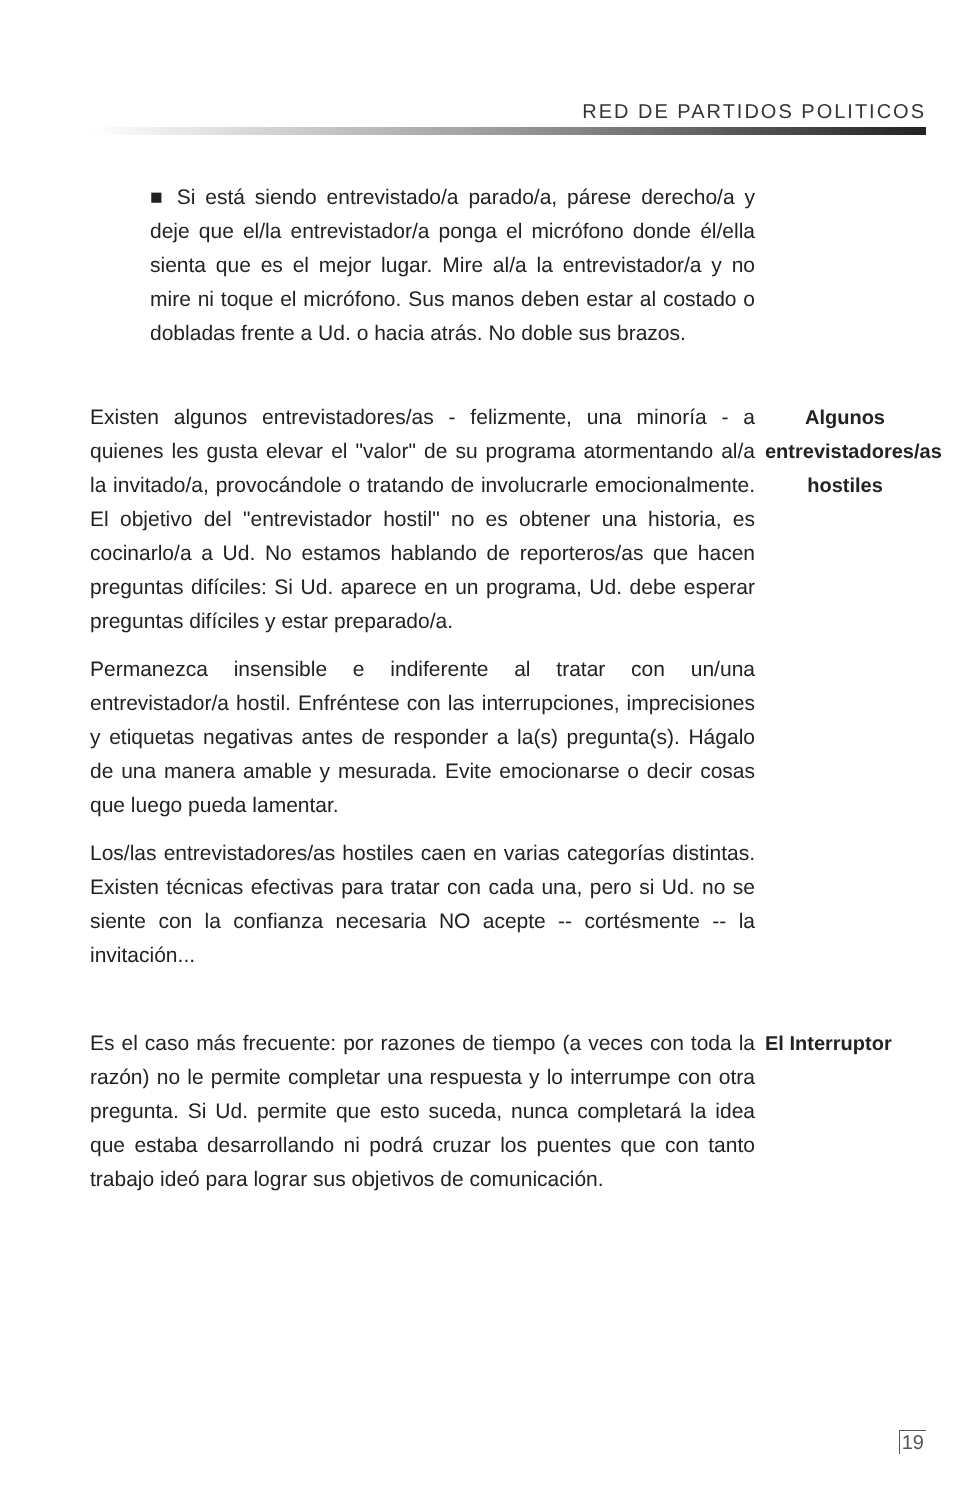RED DE PARTIDOS POLITICOS
■ Si está siendo entrevistado/a parado/a, párese derecho/a y deje que el/la entrevistador/a ponga el micrófono donde él/ella sienta que es el mejor lugar. Mire al/a la entrevistador/a y no mire ni toque el micrófono. Sus manos deben estar al costado o dobladas frente a Ud. o hacia atrás. No doble sus brazos.
Existen algunos entrevistadores/as - felizmente, una minoría - a quienes les gusta elevar el "valor" de su programa atormentando al/a la invitado/a, provocándole o tratando de involucrarle emocionalmente. El objetivo del "entrevistador hostil" no es obtener una historia, es cocinarlo/a a Ud. No estamos hablando de reporteros/as que hacen preguntas difíciles: Si Ud. aparece en un programa, Ud. debe esperar preguntas difíciles y estar preparado/a.
Permanezca insensible e indiferente al tratar con un/una entrevistador/a hostil. Enfréntese con las interrupciones, imprecisiones y etiquetas negativas antes de responder a la(s) pregunta(s). Hágalo de una manera amable y mesurada. Evite emocionarse o decir cosas que luego pueda lamentar.
Los/las entrevistadores/as hostiles caen en varias categorías distintas. Existen técnicas efectivas para tratar con cada una, pero si Ud. no se siente con la confianza necesaria NO acepte -- cortésmente -- la invitación...
Algunos entrevistadores/as hostiles
Es el caso más frecuente: por razones de tiempo (a veces con toda la razón) no le permite completar una respuesta y lo interrumpe con otra pregunta. Si Ud. permite que esto suceda, nunca completará la idea que estaba desarrollando ni podrá cruzar los puentes que con tanto trabajo ideó para lograr sus objetivos de comunicación.
El Interruptor
19